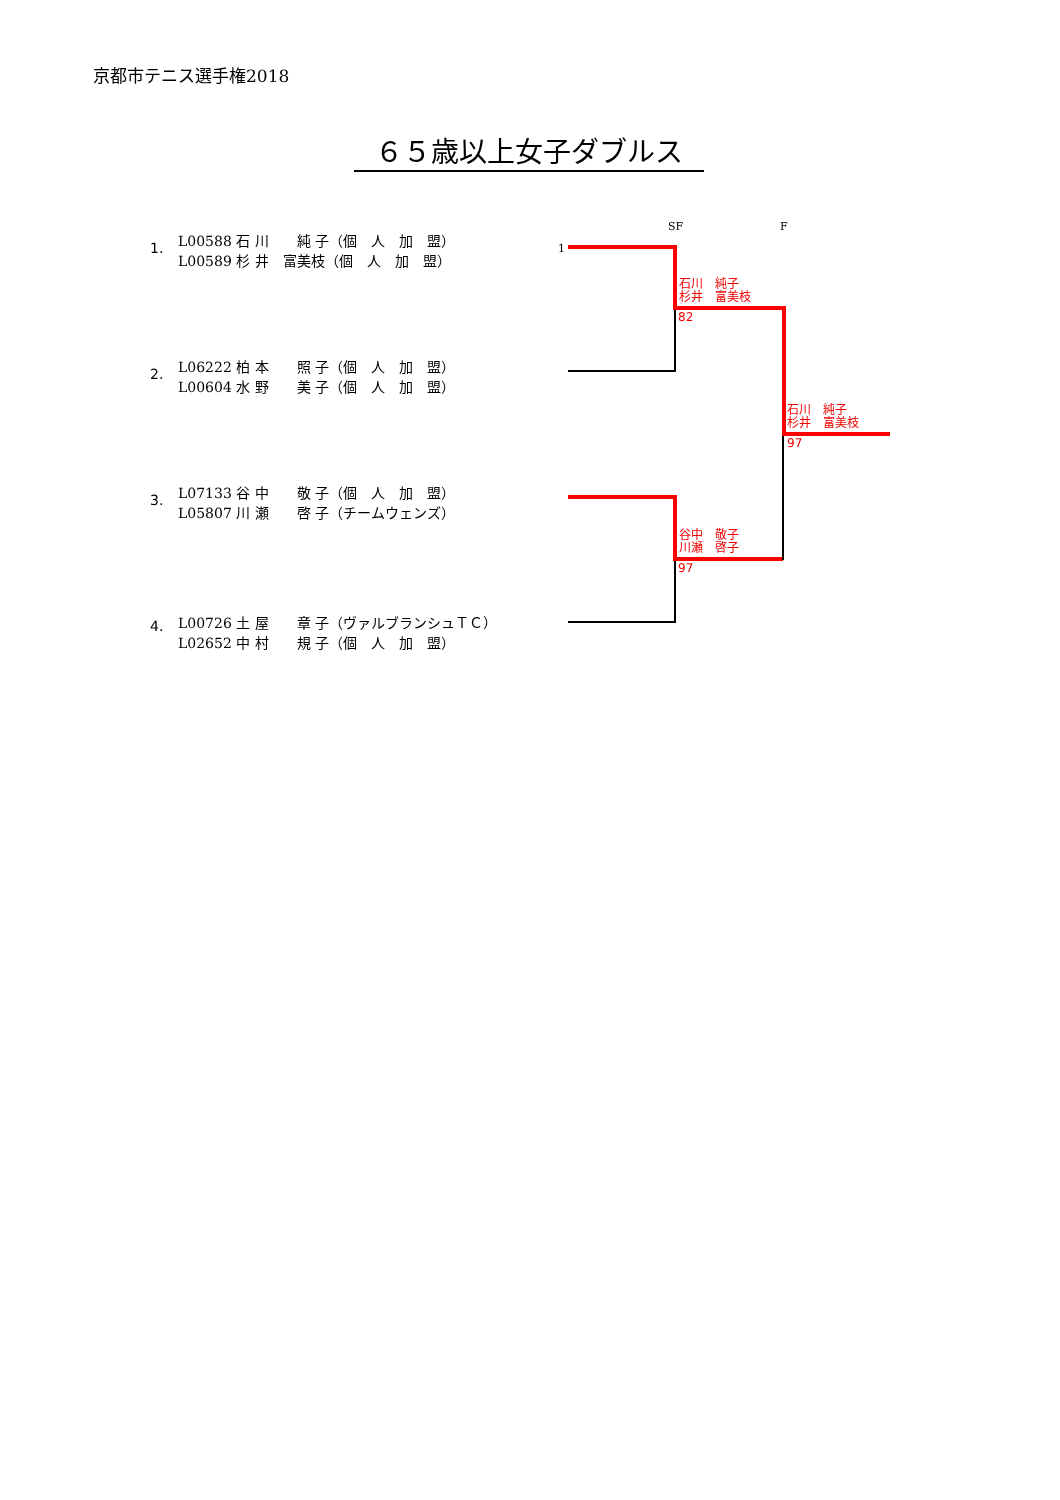京都市テニス選手権2018
６５歳以上女子ダブルス
1.
L00588 石 川　　純 子（個　人　加　盟）
L00589 杉 井　富美枝（個　人　加　盟）
2.
L06222 柏 本　　照 子（個　人　加　盟）
L00604 水 野　　美 子（個　人　加　盟）
3.
L07133 谷 中　　敬 子（個　人　加　盟）
L05807 川 瀬　　啓 子（チームウェンズ）
4.
L00726 土 屋　　章 子（ヴァルブランシュＴＣ）
L02652 中 村　　規 子（個　人　加　盟）
SF F
1
石川　純子
杉井　富美枝
82
石川　純子
杉井　富美枝
97
谷中　敬子
川瀬　啓子
97